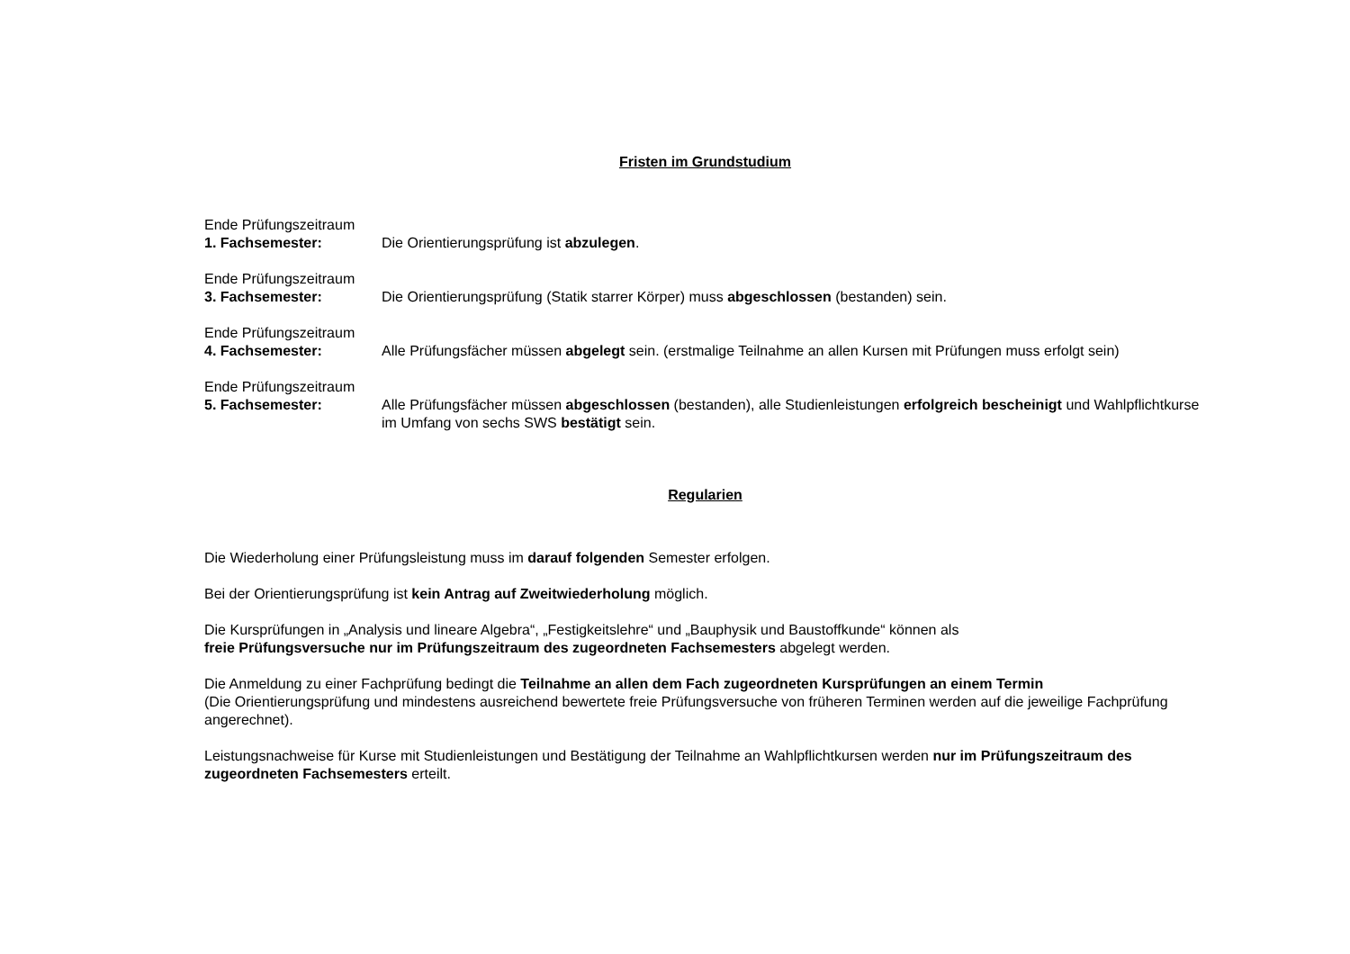Fristen im Grundstudium
Ende Prüfungszeitraum
1. Fachsemester: Die Orientierungsprüfung ist abzulegen.
Ende Prüfungszeitraum
3. Fachsemester: Die Orientierungsprüfung (Statik starrer Körper) muss abgeschlossen (bestanden) sein.
Ende Prüfungszeitraum
4. Fachsemester: Alle Prüfungsfächer müssen abgelegt sein. (erstmalige Teilnahme an allen Kursen mit Prüfungen muss erfolgt sein)
Ende Prüfungszeitraum
5. Fachsemester: Alle Prüfungsfächer müssen abgeschlossen (bestanden), alle Studienleistungen erfolgreich bescheinigt und Wahlpflichtkurse im Umfang von sechs SWS bestätigt sein.
Regularien
Die Wiederholung einer Prüfungsleistung muss im darauf folgenden Semester erfolgen.
Bei der Orientierungsprüfung ist kein Antrag auf Zweitwiederholung möglich.
Die Kursprüfungen in „Analysis und lineare Algebra“, „Festigkeitslehre“ und „Bauphysik und Baustoffkunde“ können als
freie Prüfungsversuche nur im Prüfungszeitraum des zugeordneten Fachsemesters abgelegt werden.
Die Anmeldung zu einer Fachprüfung bedingt die Teilnahme an allen dem Fach zugeordneten Kursprüfungen an einem Termin
(Die Orientierungsprüfung und mindestens ausreichend bewertete freie Prüfungsversuche von früheren Terminen werden auf die jeweilige Fachprüfung angerechnet).
Leistungsnachweise für Kurse mit Studienleistungen und Bestätigung der Teilnahme an Wahlpflichtkursen werden nur im Prüfungszeitraum des zugeordneten Fachsemesters erteilt.